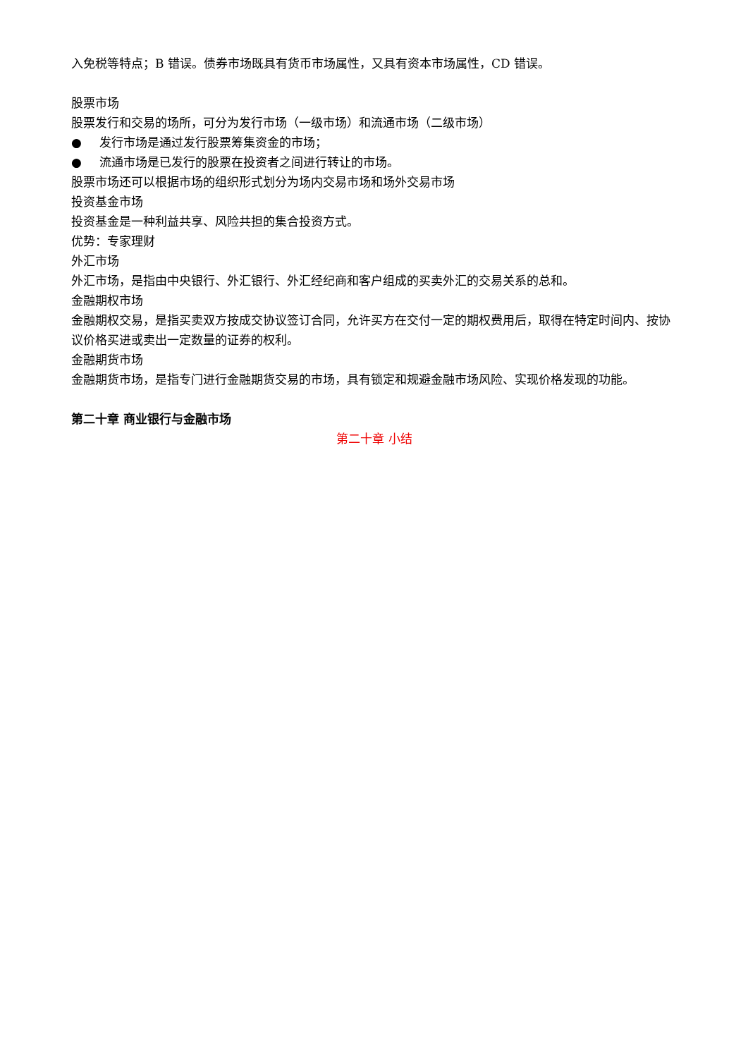入免税等特点；B 错误。债券市场既具有货币市场属性，又具有资本市场属性，CD 错误。
股票市场
股票发行和交易的场所，可分为发行市场（一级市场）和流通市场（二级市场）
● 发行市场是通过发行股票筹集资金的市场；
● 流通市场是已发行的股票在投资者之间进行转让的市场。
股票市场还可以根据市场的组织形式划分为场内交易市场和场外交易市场
投资基金市场
投资基金是一种利益共享、风险共担的集合投资方式。
优势：专家理财
外汇市场
外汇市场，是指由中央银行、外汇银行、外汇经纪商和客户组成的买卖外汇的交易关系的总和。
金融期权市场
金融期权交易，是指买卖双方按成交协议签订合同，允许买方在交付一定的期权费用后，取得在特定时间内、按协议价格买进或卖出一定数量的证券的权利。
金融期货市场
金融期货市场，是指专门进行金融期货交易的市场，具有锁定和规避金融市场风险、实现价格发现的功能。
第二十章 商业银行与金融市场
第二十章 小结